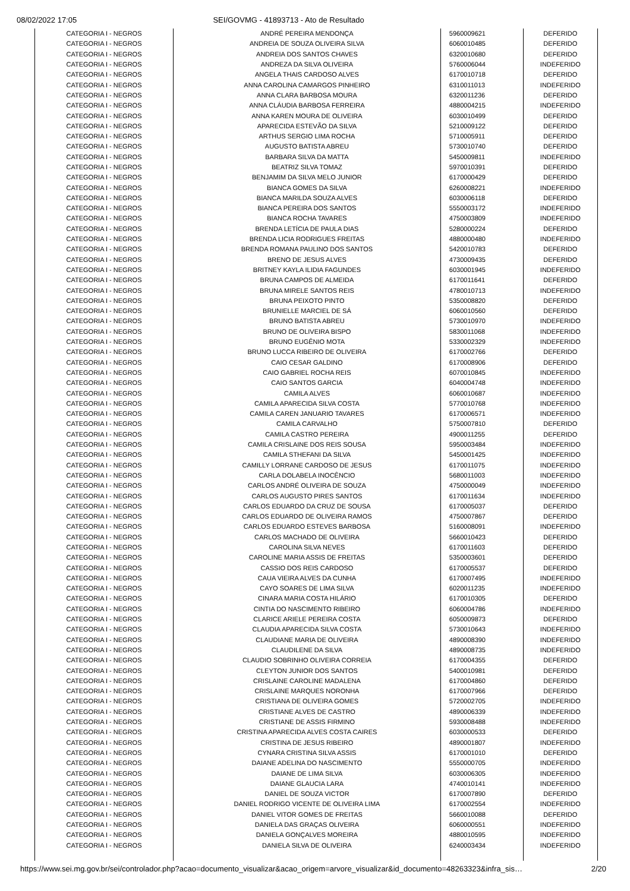08/02/2022 17:05 SEI/GOVMG - 41893713 - Ato de Resultado
| CATEGORIA I - NEGROS | ANDRÉ PEREIRA MENDONÇA | 5960009621 | DEFERIDO |
| CATEGORIA I - NEGROS | ANDREIA DE SOUZA OLIVEIRA SILVA | 6060010485 | DEFERIDO |
| CATEGORIA I - NEGROS | ANDREIA DOS SANTOS CHAVES | 6320010680 | DEFERIDO |
| CATEGORIA I - NEGROS | ANDREZA DA SILVA OLIVEIRA | 5760006044 | INDEFERIDO |
| CATEGORIA I - NEGROS | ANGELA THAIS CARDOSO ALVES | 6170010718 | DEFERIDO |
| CATEGORIA I - NEGROS | ANNA CAROLINA CAMARGOS PINHEIRO | 6310011013 | INDEFERIDO |
| CATEGORIA I - NEGROS | ANNA CLARA BARBOSA MOURA | 6320011236 | DEFERIDO |
| CATEGORIA I - NEGROS | ANNA CLÁUDIA BARBOSA FERREIRA | 4880004215 | INDEFERIDO |
| CATEGORIA I - NEGROS | ANNA KAREN MOURA DE OLIVEIRA | 6030010499 | DEFERIDO |
| CATEGORIA I - NEGROS | APARECIDA ESTEVÃO DA SILVA | 5210009122 | DEFERIDO |
| CATEGORIA I - NEGROS | ARTHUS SERGIO LIMA ROCHA | 5710005911 | DEFERIDO |
| CATEGORIA I - NEGROS | AUGUSTO BATISTA ABREU | 5730010740 | DEFERIDO |
| CATEGORIA I - NEGROS | BARBARA SILVA DA MATTA | 5450009811 | INDEFERIDO |
| CATEGORIA I - NEGROS | BEATRIZ SILVA TOMAZ | 5970010391 | DEFERIDO |
| CATEGORIA I - NEGROS | BENJAMIM DA SILVA MELO JUNIOR | 6170000429 | DEFERIDO |
| CATEGORIA I - NEGROS | BIANCA GOMES DA SILVA | 6260008221 | INDEFERIDO |
| CATEGORIA I - NEGROS | BIANCA MARILDA SOUZA ALVES | 6030006118 | DEFERIDO |
| CATEGORIA I - NEGROS | BIANCA PEREIRA DOS SANTOS | 5550003172 | INDEFERIDO |
| CATEGORIA I - NEGROS | BIANCA ROCHA TAVARES | 4750003809 | INDEFERIDO |
| CATEGORIA I - NEGROS | BRENDA LETÍCIA DE PAULA DIAS | 5280000224 | DEFERIDO |
| CATEGORIA I - NEGROS | BRENDA LICIA RODRIGUES FREITAS | 4880000480 | INDEFERIDO |
| CATEGORIA I - NEGROS | BRENDA ROMANA PAULINO DOS SANTOS | 5420010783 | DEFERIDO |
| CATEGORIA I - NEGROS | BRENO DE JESUS ALVES | 4730009435 | DEFERIDO |
| CATEGORIA I - NEGROS | BRITNEY KAYLA ILIDIA FAGUNDES | 6030001945 | INDEFERIDO |
| CATEGORIA I - NEGROS | BRUNA CAMPOS DE ALMEIDA | 6170011641 | DEFERIDO |
| CATEGORIA I - NEGROS | BRUNA MIRELE SANTOS REIS | 4780010713 | INDEFERIDO |
| CATEGORIA I - NEGROS | BRUNA PEIXOTO PINTO | 5350008820 | DEFERIDO |
| CATEGORIA I - NEGROS | BRUNIELLE MARCIEL DE SÁ | 6060010560 | DEFERIDO |
| CATEGORIA I - NEGROS | BRUNO BATISTA ABREU | 5730010970 | INDEFERIDO |
| CATEGORIA I - NEGROS | BRUNO DE OLIVEIRA BISPO | 5830011068 | INDEFERIDO |
| CATEGORIA I - NEGROS | BRUNO EUGÊNIO MOTA | 5330002329 | INDEFERIDO |
| CATEGORIA I - NEGROS | BRUNO LUCCA RIBEIRO DE OLIVEIRA | 6170002766 | DEFERIDO |
| CATEGORIA I - NEGROS | CAIO CESAR GALDINO | 6170008906 | DEFERIDO |
| CATEGORIA I - NEGROS | CAIO GABRIEL ROCHA REIS | 6070010845 | INDEFERIDO |
| CATEGORIA I - NEGROS | CAIO SANTOS GARCIA | 6040004748 | INDEFERIDO |
| CATEGORIA I - NEGROS | CAMILA ALVES | 6060010687 | INDEFERIDO |
| CATEGORIA I - NEGROS | CAMILA APARECIDA SILVA COSTA | 5770010768 | INDEFERIDO |
| CATEGORIA I - NEGROS | CAMILA CAREN JANUARIO TAVARES | 6170006571 | INDEFERIDO |
| CATEGORIA I - NEGROS | CAMILA CARVALHO | 5750007810 | DEFERIDO |
| CATEGORIA I - NEGROS | CAMILA CASTRO PEREIRA | 4900011255 | DEFERIDO |
| CATEGORIA I - NEGROS | CAMILA CRISLAINE DOS REIS SOUSA | 5950003484 | INDEFERIDO |
| CATEGORIA I - NEGROS | CAMILA STHEFANI DA SILVA | 5450001425 | INDEFERIDO |
| CATEGORIA I - NEGROS | CAMILLY LORRANE CARDOSO DE JESUS | 6170011075 | INDEFERIDO |
| CATEGORIA I - NEGROS | CARLA DOLABELA INOCÊNCIO | 5680011003 | INDEFERIDO |
| CATEGORIA I - NEGROS | CARLOS ANDRÉ OLIVEIRA DE SOUZA | 4750000049 | INDEFERIDO |
| CATEGORIA I - NEGROS | CARLOS AUGUSTO PIRES SANTOS | 6170011634 | INDEFERIDO |
| CATEGORIA I - NEGROS | CARLOS EDUARDO DA CRUZ DE SOUSA | 6170005037 | DEFERIDO |
| CATEGORIA I - NEGROS | CARLOS EDUARDO DE OLIVEIRA RAMOS | 4750007867 | DEFERIDO |
| CATEGORIA I - NEGROS | CARLOS EDUARDO ESTEVES BARBOSA | 5160008091 | INDEFERIDO |
| CATEGORIA I - NEGROS | CARLOS MACHADO DE OLIVEIRA | 5660010423 | DEFERIDO |
| CATEGORIA I - NEGROS | CAROLINA SILVA NEVES | 6170011603 | DEFERIDO |
| CATEGORIA I - NEGROS | CAROLINE MARIA ASSIS DE FREITAS | 5350003601 | DEFERIDO |
| CATEGORIA I - NEGROS | CASSIO DOS REIS CARDOSO | 6170005537 | DEFERIDO |
| CATEGORIA I - NEGROS | CAUA VIEIRA ALVES DA CUNHA | 6170007495 | INDEFERIDO |
| CATEGORIA I - NEGROS | CAYO SOARES DE LIMA SILVA | 6020011235 | INDEFERIDO |
| CATEGORIA I - NEGROS | CINARA MARIA COSTA HILÁRIO | 6170010305 | DEFERIDO |
| CATEGORIA I - NEGROS | CINTIA DO NASCIMENTO RIBEIRO | 6060004786 | INDEFERIDO |
| CATEGORIA I - NEGROS | CLARICE ARIELE PEREIRA COSTA | 6050009873 | DEFERIDO |
| CATEGORIA I - NEGROS | CLAUDIA APARECIDA SILVA COSTA | 5730010643 | INDEFERIDO |
| CATEGORIA I - NEGROS | CLAUDIANE MARIA DE OLIVEIRA | 4890008390 | INDEFERIDO |
| CATEGORIA I - NEGROS | CLAUDILENE DA SILVA | 4890008735 | INDEFERIDO |
| CATEGORIA I - NEGROS | CLAUDIO SOBRINHO OLIVEIRA CORREIA | 6170004355 | DEFERIDO |
| CATEGORIA I - NEGROS | CLEYTON JUNIOR DOS SANTOS | 5400010981 | DEFERIDO |
| CATEGORIA I - NEGROS | CRISLAINE CAROLINE MADALENA | 6170004860 | DEFERIDO |
| CATEGORIA I - NEGROS | CRISLAINE MARQUES NORONHA | 6170007966 | DEFERIDO |
| CATEGORIA I - NEGROS | CRISTIANA DE OLIVEIRA GOMES | 5720002705 | INDEFERIDO |
| CATEGORIA I - NEGROS | CRISTIANE ALVES DE CASTRO | 4890006339 | INDEFERIDO |
| CATEGORIA I - NEGROS | CRISTIANE DE ASSIS FIRMINO | 5930008488 | INDEFERIDO |
| CATEGORIA I - NEGROS | CRISTINA APARECIDA ALVES COSTA CAIRES | 6030000533 | DEFERIDO |
| CATEGORIA I - NEGROS | CRISTINA DE JESUS RIBEIRO | 4890001807 | INDEFERIDO |
| CATEGORIA I - NEGROS | CYNARA CRISTINA SILVA ASSIS | 6170001010 | DEFERIDO |
| CATEGORIA I - NEGROS | DAIANE ADELINA DO NASCIMENTO | 5550000705 | INDEFERIDO |
| CATEGORIA I - NEGROS | DAIANE DE LIMA SILVA | 6030006305 | INDEFERIDO |
| CATEGORIA I - NEGROS | DAIANE GLAUCIA LARA | 4740010141 | INDEFERIDO |
| CATEGORIA I - NEGROS | DANIEL DE SOUZA VICTOR | 6170007890 | DEFERIDO |
| CATEGORIA I - NEGROS | DANIEL RODRIGO VICENTE DE OLIVEIRA LIMA | 6170002554 | INDEFERIDO |
| CATEGORIA I - NEGROS | DANIEL VITOR GOMES DE FREITAS | 5660010088 | DEFERIDO |
| CATEGORIA I - NEGROS | DANIELA DAS GRAÇAS OLIVEIRA | 6060000551 | INDEFERIDO |
| CATEGORIA I - NEGROS | DANIELA GONÇALVES MOREIRA | 4880010595 | INDEFERIDO |
| CATEGORIA I - NEGROS | DANIELA SILVA DE OLIVEIRA | 6240003434 | INDEFERIDO |
https://www.sei.mg.gov.br/sei/controlador.php?acao=documento_visualizar&acao_origem=arvore_visualizar&id_documento=48263323&infra_sis… 2/20